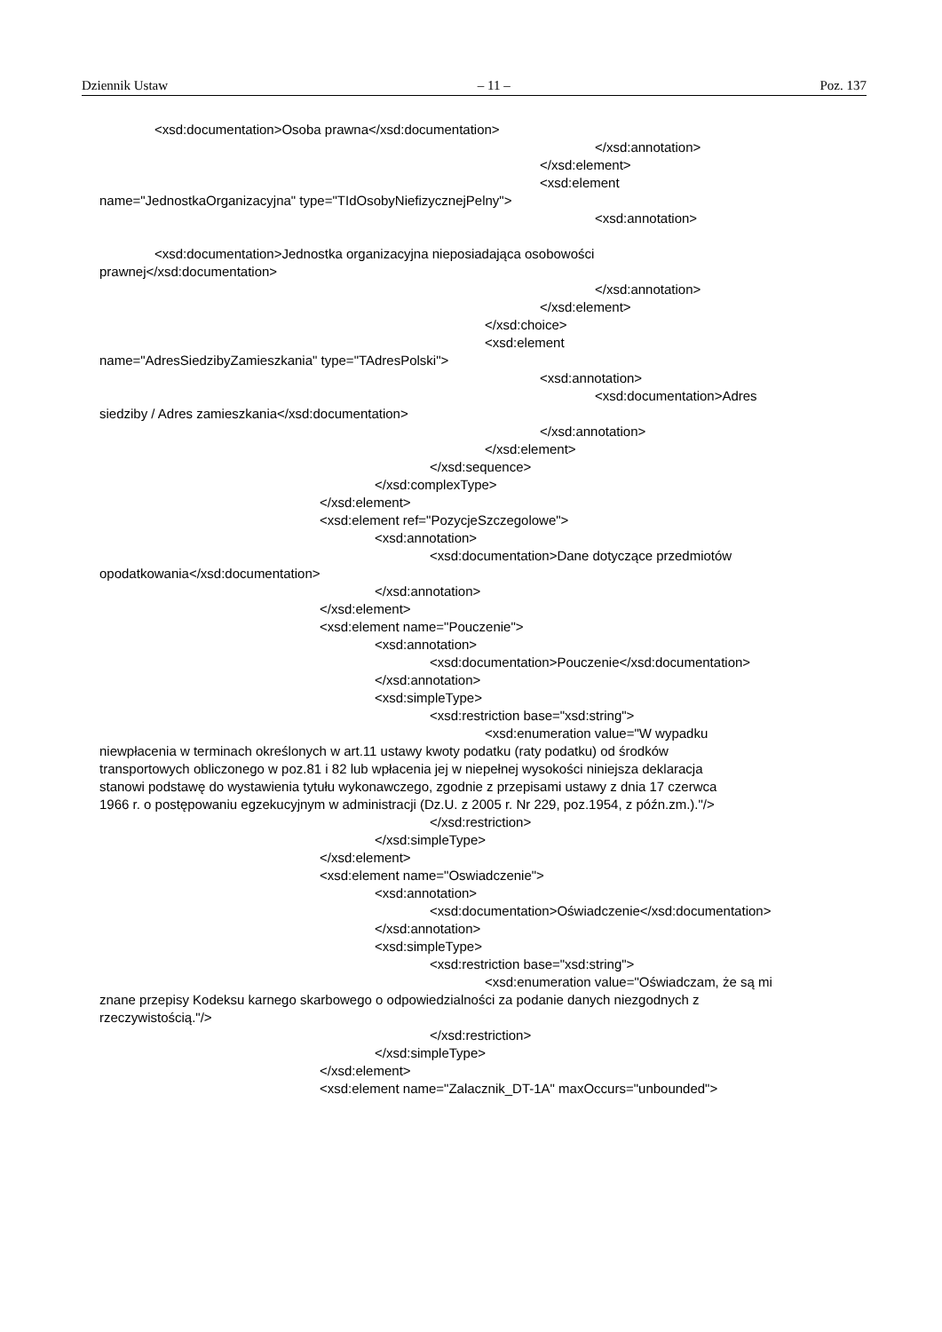Dziennik Ustaw – 11 – Poz. 137
<xsd:documentation>Osoba prawna</xsd:documentation>
</xsd:annotation>
</xsd:element>
<xsd:element
name="JednostkaOrganizacyjna" type="TIdOsobyNiefizycznejPelny">
<xsd:annotation>
<xsd:documentation>Jednostka organizacyjna nieposiadająca osobowości
prawnej</xsd:documentation>
</xsd:annotation>
</xsd:element>
</xsd:choice>
<xsd:element
name="AdresSiedzibyZamieszkania" type="TAdresPolski">
<xsd:annotation>
<xsd:documentation>Adres
siedziby / Adres zamieszkania</xsd:documentation>
</xsd:annotation>
</xsd:element>
</xsd:sequence>
</xsd:complexType>
</xsd:element>
<xsd:element ref="PozycjeSzczegolowe">
<xsd:annotation>
<xsd:documentation>Dane dotyczące przedmiotów
opodatkowania</xsd:documentation>
</xsd:annotation>
</xsd:element>
<xsd:element name="Pouczenie">
<xsd:annotation>
<xsd:documentation>Pouczenie</xsd:documentation>
</xsd:annotation>
<xsd:simpleType>
<xsd:restriction base="xsd:string">
<xsd:enumeration value="W wypadku
niewpłacenia w terminach określonych w art.11 ustawy kwoty podatku (raty podatku) od środków
transportowych obliczonego w poz.81 i 82 lub wpłacenia jej w niepełnej wysokości niniejsza deklaracja
stanowi podstawę do wystawienia tytułu wykonawczego, zgodnie z przepisami ustawy z dnia 17 czerwca
1966 r. o postępowaniu egzekucyjnym w administracji (Dz.U. z 2005 r. Nr 229, poz.1954, z późn.zm.)."/>
</xsd:restriction>
</xsd:simpleType>
</xsd:element>
<xsd:element name="Oswiadczenie">
<xsd:annotation>
<xsd:documentation>Oświadczenie</xsd:documentation>
</xsd:annotation>
<xsd:simpleType>
<xsd:restriction base="xsd:string">
<xsd:enumeration value="Oświadczam, że są mi
znane przepisy Kodeksu karnego skarbowego o odpowiedzialności za podanie danych niezgodnych z
rzeczywistością."/>
</xsd:restriction>
</xsd:simpleType>
</xsd:element>
<xsd:element name="Zalacznik_DT-1A" maxOccurs="unbounded">